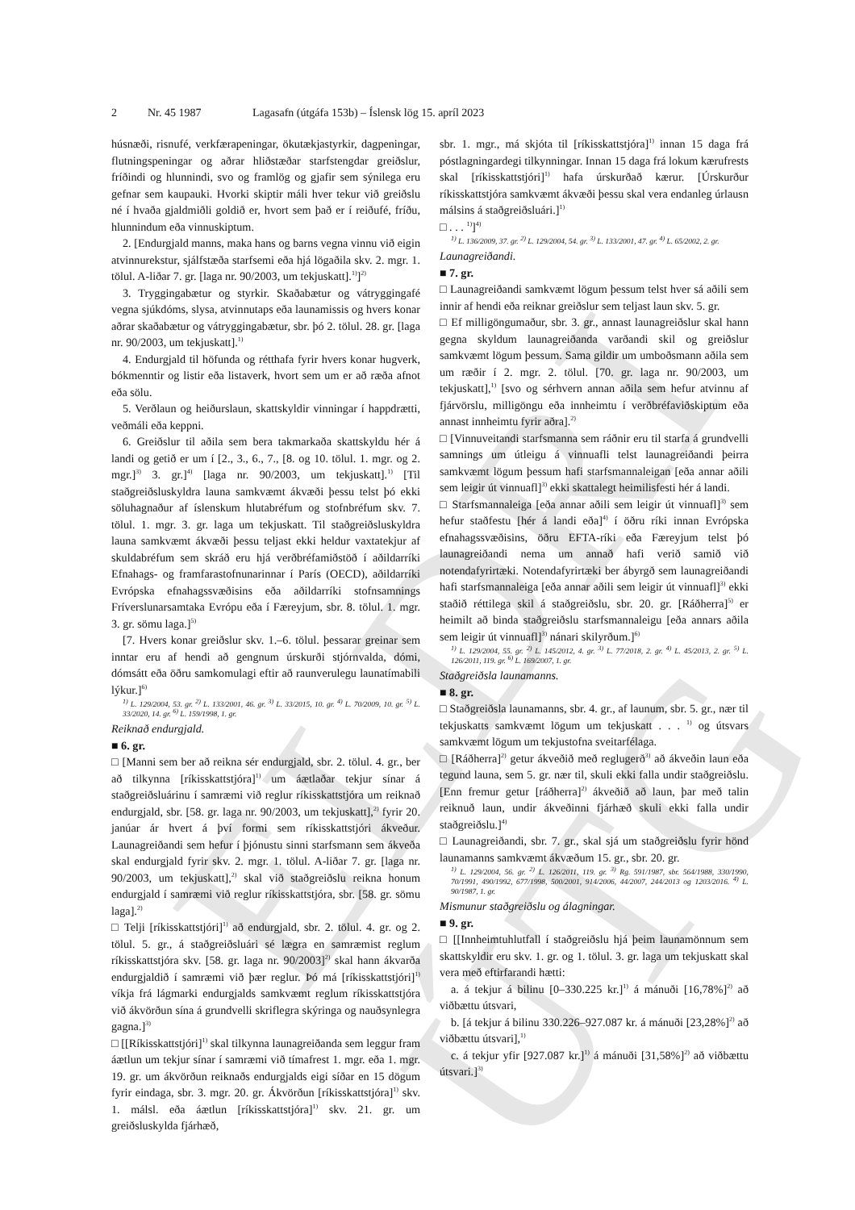ELDRI ÚTG
2 Nr. 45 1987 Lagasafn (útgáfa 153b) – Íslensk lög 15. apríl 2023
húsnæði, risnufé, verkfærapeningar, ökutækjastyrkir, dagpeningar, flutningspeningar og aðrar hliðstæðar starfstengdar greiðslur, fríðindi og hlunnindi, svo og framlög og gjafir sem sýnilega eru gefnar sem kaupauki. Hvorki skiptir máli hver tekur við greiðslu né í hvaða gjaldmiðli goldið er, hvort sem það er í reiðufé, fríðu, hlunnindum eða vinnuskiptum.
2. [Endurgjald manns, maka hans og barns vegna vinnu við eigin atvinnurekstur, sjálfstæða starfsemi eða hjá lögaðila skv. 2. mgr. 1. tölul. A-liðar 7. gr. [laga nr. 90/2003, um tekjuskatt].<sup>1)</sup>]<sup>2)</sup>
3. Tryggingabætur og styrkir. Skaðabætur og vátryggingafé vegna sjúkdóms, slysa, atvinnutaps eða launamissis og hvers konar aðrar skaðabætur og vátryggingabætur, sbr. þó 2. tölul. 28. gr. [laga nr. 90/2003, um tekjuskatt].<sup>1)</sup>
4. Endurgjald til höfunda og rétthafa fyrir hvers konar hugverk, bókmenntir og listir eða listaverk, hvort sem um er að ræða afnot eða sölu.
5. Verðlaun og heiðurslaun, skattskyldir vinningar í happdrætti, veðmáli eða keppni.
6. Greiðslur til aðila sem bera takmarkaða skattskyldu hér á landi og getið er um í [2., 3., 6., 7., [8. og 10. tölul. 1. mgr. og 2. mgr.]<sup>3)</sup> 3. gr.]<sup>4)</sup> [laga nr. 90/2003, um tekjuskatt].<sup>1)</sup> [Til staðgreiðsluskyldra launa samkvæmt ákvæði þessu telst þó ekki söluhagnaður af íslenskum hlutabréfum og stofnbréfum skv. 7. tölul. 1. mgr. 3. gr. laga um tekjuskatt. Til staðgreiðsluskyldra launa samkvæmt ákvæði þessu teljast ekki heldur vaxtatekjur af skuldabréfum sem skráð eru hjá verðbréfamiðstöð í aðildarríki Efnahags- og framfarastofnunarinnar í París (OECD), aðildarríki Evrópska efnahagssvæðisins eða aðildarríki stofnsamnings Fríverslunarsamtaka Evrópu eða í Færeyjum, sbr. 8. tölul. 1. mgr. 3. gr. sömu laga.]<sup>5)</sup>
[7. Hvers konar greiðslur skv. 1.–6. tölul. þessarar greinar sem inntar eru af hendi að gengnum úrskurði stjórnvalda, dómi, dómsátt eða öðru samkomulagi eftir að raunverulegu launatímabili lýkur.]<sup>6)</sup>
<sup>1)</sup> L. 129/2004, 53. gr. <sup>2)</sup> L. 133/2001, 46. gr. <sup>3)</sup> L. 33/2015, 10. gr. <sup>4)</sup> L. 70/2009, 10. gr. <sup>5)</sup> L. 33/2020, 14. gr. <sup>6)</sup> L. 159/1998, 1. gr.
Reiknað endurgjald.
■ 6. gr.
□ [Manni sem ber að reikna sér endurgjald, sbr. 2. tölul. 4. gr., ber að tilkynna [ríkisskattstjóra]<sup>1)</sup> um áætlaðar tekjur sínar á staðgreiðsluárinu í samræmi við reglur ríkisskattstjóra um reiknað endurgjald, sbr. [58. gr. laga nr. 90/2003, um tekjuskatt],<sup>2)</sup> fyrir 20. janúar ár hvert á því formi sem ríkisskattstjóri ákveður. Launagreiðandi sem hefur í þjónustu sinni starfsmann sem ákveða skal endurgjald fyrir skv. 2. mgr. 1. tölul. A-liðar 7. gr. [laga nr. 90/2003, um tekjuskatt],<sup>2)</sup> skal við staðgreiðslu reikna honum endurgjald í samræmi við reglur ríkisskattstjóra, sbr. [58. gr. sömu laga].<sup>2)</sup>
□ Telji [ríkisskattstjóri]<sup>1)</sup> að endurgjald, sbr. 2. tölul. 4. gr. og 2. tölul. 5. gr., á staðgreiðsluári sé lægra en samræmist reglum ríkisskattstjóra skv. [58. gr. laga nr. 90/2003]<sup>2)</sup> skal hann ákvarða endurgjaldið í samræmi við þær reglur. Þó má [ríkisskattstjóri]<sup>1)</sup> víkja frá lágmarki endurgjalds samkvæmt reglum ríkisskattstjóra við ákvörðun sína á grundvelli skriflegra skýringa og nauðsynlegra gagna.]<sup>3)</sup>
□ [[Ríkisskattstjóri]<sup>1)</sup> skal tilkynna launagreiðanda sem leggur fram áætlun um tekjur sínar í samræmi við tímafrest 1. mgr. eða 1. mgr. 19. gr. um ákvörðun reiknaðs endurgjalds eigi síðar en 15 dögum fyrir eindaga, sbr. 3. mgr. 20. gr. Ákvörðun [ríkisskattstjóra]<sup>1)</sup> skv. 1. málsl. eða áætlun [ríkisskattstjóra]<sup>1)</sup> skv. 21. gr. um greiðsluskylda fjárhæð,
sbr. 1. mgr., má skjóta til [ríkisskattstjóra]<sup>1)</sup> innan 15 daga frá póstlagningardegi tilkynningar. Innan 15 daga frá lokum kærufrests skal [ríkisskattstjóri]<sup>1)</sup> hafa úrskurðað kærur. [Úrskurður ríkisskattstjóra samkvæmt ákvæði þessu skal vera endanleg úrlausn málsins á staðgreiðsluári.]<sup>1)</sup>
□ . . . <sup>1)</sup>]<sup>4)</sup>
<sup>1)</sup> L. 136/2009, 37. gr. <sup>2)</sup> L. 129/2004, 54. gr. <sup>3)</sup> L. 133/2001, 47. gr. <sup>4)</sup> L. 65/2002, 2. gr.
Launagreiðandi.
■ 7. gr.
□ Launagreiðandi samkvæmt lögum þessum telst hver sá aðili sem innir af hendi eða reiknar greiðslur sem teljast laun skv. 5. gr.
□ Ef milligöngumaður, sbr. 3. gr., annast launagreiðslur skal hann gegna skyldum launagreiðanda varðandi skil og greiðslur samkvæmt lögum þessum. Sama gildir um umboðsmann aðila sem um ræðir í 2. mgr. 2. tölul. [70. gr. laga nr. 90/2003, um tekjuskatt],<sup>1)</sup> [svo og sérhvern annan aðila sem hefur atvinnu af fjárvörslu, milligöngu eða innheimtu í verðbréfaviðskiptum eða annast innheimtu fyrir aðra].<sup>2)</sup>
□ [Vinnuveitandi starfsmanna sem ráðnir eru til starfa á grundvelli samnings um útleigu á vinnuafli telst launagreiðandi þeirra samkvæmt lögum þessum hafi starfsmannaleigan [eða annar aðili sem leigir út vinnuafl]<sup>3)</sup> ekki skattalegt heimilisfesti hér á landi.
□ Starfsmannaleiga [eða annar aðili sem leigir út vinnuafl]<sup>3)</sup> sem hefur staðfestu [hér á landi eða]<sup>4)</sup> í öðru ríki innan Evrópska efnahagssvæðisins, öðru EFTA-ríki eða Færeyjum telst þó launagreiðandi nema um annað hafi verið samið við notendafyrirtæki. Notendafyrirtæki ber ábyrgð sem launagreiðandi hafi starfsmannaleiga [eða annar aðili sem leigir út vinnuafl]<sup>3)</sup> ekki staðið réttilega skil á staðgreiðslu, sbr. 20. gr. [Ráðherra]<sup>5)</sup> er heimilt að binda staðgreiðslu starfsmannaleigu [eða annars aðila sem leigir út vinnuafl]<sup>3)</sup> nánari skilyrðum.]<sup>6)</sup>
<sup>1)</sup> L. 129/2004, 55. gr. <sup>2)</sup> L. 145/2012, 4. gr. <sup>3)</sup> L. 77/2018, 2. gr. <sup>4)</sup> L. 45/2013, 2. gr. <sup>5)</sup> L. 126/2011, 119. gr. <sup>6)</sup> L. 169/2007, 1. gr.
Staðgreiðsla launamanns.
■ 8. gr.
□ Staðgreiðsla launamanns, sbr. 4. gr., af launum, sbr. 5. gr., nær til tekjuskatts samkvæmt lögum um tekjuskatt . . . <sup>1)</sup> og útsvars samkvæmt lögum um tekjustofna sveitarfélaga.
□ [Ráðherra]<sup>2)</sup> getur ákveðið með reglugerð<sup>3)</sup> að ákveðin laun eða tegund launa, sem 5. gr. nær til, skuli ekki falla undir staðgreiðslu. [Enn fremur getur [ráðherra]<sup>2)</sup> ákveðið að laun, þar með talin reiknuð laun, undir ákveðinni fjárhæð skuli ekki falla undir staðgreiðslu.]<sup>4)</sup>
□ Launagreiðandi, sbr. 7. gr., skal sjá um staðgreiðslu fyrir hönd launamanns samkvæmt ákvæðum 15. gr., sbr. 20. gr.
<sup>1)</sup> L. 129/2004, 56. gr. <sup>2)</sup> L. 126/2011, 119. gr. <sup>3)</sup> Rg. 591/1987, sbr. 564/1988, 330/1990, 70/1991, 490/1992, 677/1998, 500/2001, 914/2006, 44/2007, 244/2013 og 1203/2016. <sup>4)</sup> L. 90/1987, 1. gr.
Mismunur staðgreiðslu og álagningar.
■ 9. gr.
□ [[Innheimtuhlutfall í staðgreiðslu hjá þeim launamönnum sem skattskyldir eru skv. 1. gr. og 1. tölul. 3. gr. laga um tekjuskatt skal vera með eftirfarandi hætti:
a. á tekjur á bilinu [0–330.225 kr.]<sup>1)</sup> á mánuði [16,78%]<sup>2)</sup> að viðbættu útsvari,
b. [á tekjur á bilinu 330.226–927.087 kr. á mánuði [23,28%]<sup>2)</sup> að viðbættu útsvari],<sup>1)</sup>
c. á tekjur yfir [927.087 kr.]<sup>1)</sup> á mánuði [31,58%]<sup>2)</sup> að viðbættu útsvari.]<sup>3)</sup>